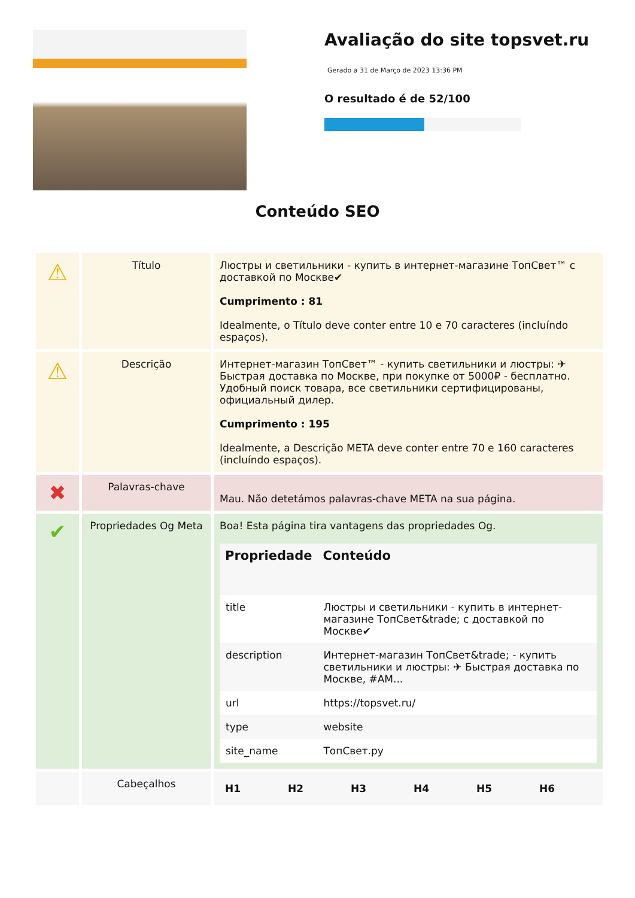Avaliação do site topsvet.ru
Gerado a 31 de Março de 2023 13:36 PM
O resultado é de 52/100
Conteúdo SEO
| ⚠ | Título | Люстры и светильники - купить в интернет-магазине ТопСвет™ с доставкой по Москве✔ Cumprimento : 81 Idealmente, o Título deve conter entre 10 e 70 caracteres (incluíndo espaços). |
| ⚠ | Descrição | Интернет-магазин ТопСвет™ - купить светильники и люстры: ✈ Быстрая доставка по Москве, при покупке от 5000₽ - бесплатно. Удобный поиск товара, все светильники сертифицированы, официальный дилер. Cumprimento : 195 Idealmente, a Descrição META deve conter entre 70 e 160 caracteres (incluíndo espaços). |
| ✖ | Palavras-chave | Mau. Não detetámos palavras-chave META na sua página. |
| ✔ | Propriedades Og Meta | Boa! Esta página tira vantagens das propriedades Og. / Propriedade / Conteúdo / / --- / --- / / title / Люстры и светильники - купить в интернет-магазине ТопСвет&trade; с доставкой по Москве✔ / / description / Интернет-магазин ТопСвет&trade; - купить светильники и люстры: ✈ Быстрая доставка по Москве, #AM... / / url / https://topsvet.ru/ / / type / website / / site_name / ТопСвет.ру / |
| | Cabeçalhos | / H1 / H2 / H3 / H4 / H5 / H6 / / --- / --- / --- / --- / --- / --- / |